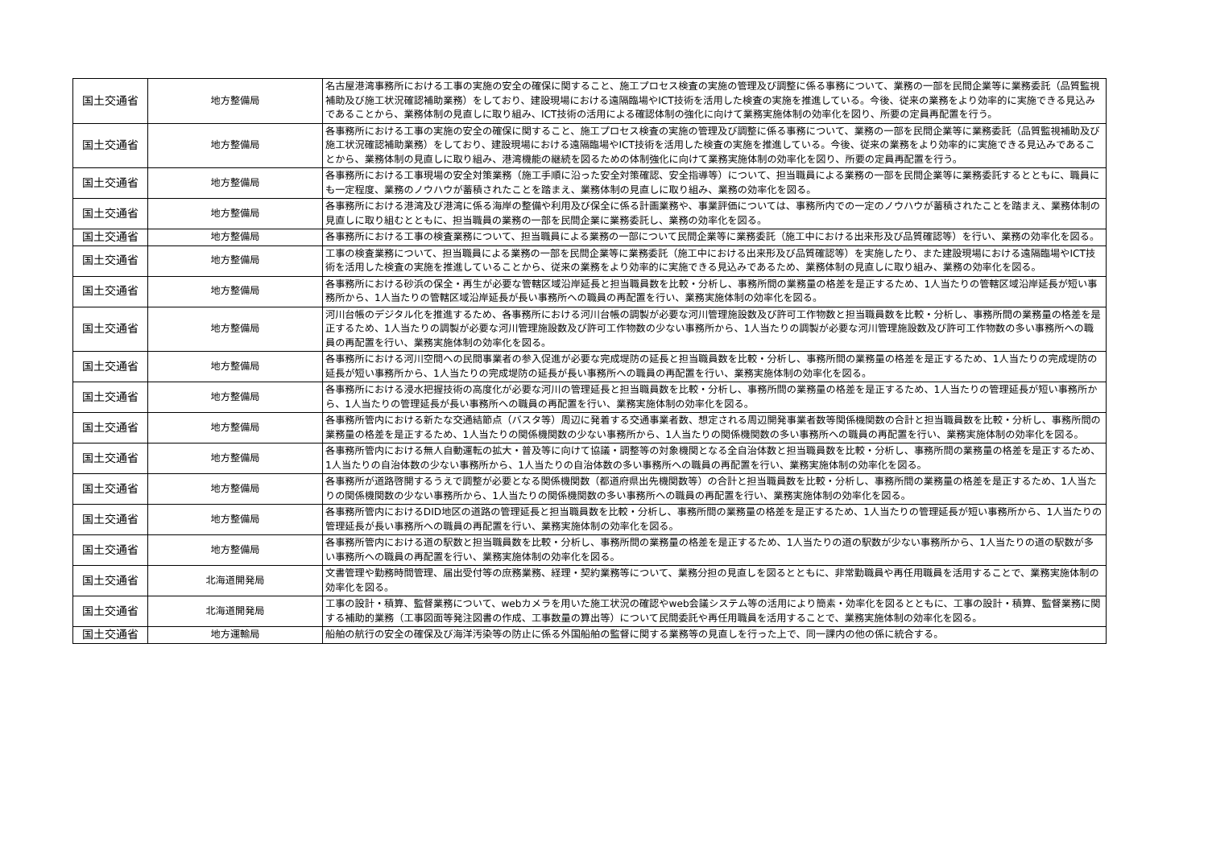| 国土交通省 | 地方整備局 | 名古屋港湾事務所における工事の実施の安全の確保に関すること、施工プロセス検査の実施の管理及び調整に係る事務について、業務の一部を民間企業等に業務委託（品質監視補助及び施工状況確認補助業務）をしており、建設現場における遠隔臨場やICT技術を活用した検査の実施を推進している。今後、従来の業務をより効率的に実施できる見込みであることから、業務体制の見直しに取り組み、ICT技術の活用による確認体制の強化に向けて業務実施体制の効率化を図り、所要の定員再配置を行う。 |
| 国土交通省 | 地方整備局 | 各事務所における工事の実施の安全の確保に関すること、施工プロセス検査の実施の管理及び調整に係る事務について、業務の一部を民間企業等に業務委託（品質監視補助及び施工状況確認補助業務）をしており、建設現場における遠隔臨場やICT技術を活用した検査の実施を推進している。今後、従来の業務をより効率的に実施できる見込みであることから、業務体制の見直しに取り組み、港湾機能の継続を図るための体制強化に向けて業務実施体制の効率化を図り、所要の定員再配置を行う。 |
| 国土交通省 | 地方整備局 | 各事務所における工事現場の安全対策業務（施工手順に沿った安全対策確認、安全指導等）について、担当職員による業務の一部を民間企業等に業務委託するとともに、職員にも一定程度、業務のノウハウが蓄積されたことを踏まえ、業務体制の見直しに取り組み、業務の効率化を図る。 |
| 国土交通省 | 地方整備局 | 各事務所における港湾及び港湾に係る海岸の整備や利用及び保全に係る計画業務や、事業評価については、事務所内での一定のノウハウが蓄積されたことを踏まえ、業務体制の見直しに取り組むとともに、担当職員の業務の一部を民間企業に業務委託し、業務の効率化を図る。 |
| 国土交通省 | 地方整備局 | 各事務所における工事の検査業務について、担当職員による業務の一部について民間企業等に業務委託（施工中における出来形及び品質確認等）を行い、業務の効率化を図る。 |
| 国土交通省 | 地方整備局 | 工事の検査業務について、担当職員による業務の一部を民間企業等に業務委託（施工中における出来形及び品質確認等）を実施したり、また建設現場における遠隔臨場やICT技術を活用した検査の実施を推進していることから、従来の業務をより効率的に実施できる見込みであるため、業務体制の見直しに取り組み、業務の効率化を図る。 |
| 国土交通省 | 地方整備局 | 各事務所における砂浜の保全・再生が必要な管轄区域沿岸延長と担当職員数を比較・分析し、事務所間の業務量の格差を是正するため、1人当たりの管轄区域沿岸延長が短い事務所から、1人当たりの管轄区域沿岸延長が長い事務所への職員の再配置を行い、業務実施体制の効率化を図る。 |
| 国土交通省 | 地方整備局 | 河川台帳のデジタル化を推進するため、各事務所における河川台帳の調製が必要な河川管理施設数及び許可工作物数と担当職員数を比較・分析し、事務所間の業務量の格差を是正するため、1人当たりの調製が必要な河川管理施設数及び許可工作物数の少ない事務所から、1人当たりの調製が必要な河川管理施設数及び許可工作物数の多い事務所への職員の再配置を行い、業務実施体制の効率化を図る。 |
| 国土交通省 | 地方整備局 | 各事務所における河川空間への民間事業者の参入促進が必要な完成堤防の延長と担当職員数を比較・分析し、事務所間の業務量の格差を是正するため、1人当たりの完成堤防の延長が短い事務所から、1人当たりの完成堤防の延長が長い事務所への職員の再配置を行い、業務実施体制の効率化を図る。 |
| 国土交通省 | 地方整備局 | 各事務所における浸水把握技術の高度化が必要な河川の管理延長と担当職員数を比較・分析し、事務所間の業務量の格差を是正するため、1人当たりの管理延長が短い事務所から、1人当たりの管理延長が長い事務所への職員の再配置を行い、業務実施体制の効率化を図る。 |
| 国土交通省 | 地方整備局 | 各事務所管内における新たな交通結節点（バスタ等）周辺に発着する交通事業者数、想定される周辺開発事業者数等関係機関数の合計と担当職員数を比較・分析し、事務所間の業務量の格差を是正するため、1人当たりの関係機関数の少ない事務所から、1人当たりの関係機関数の多い事務所への職員の再配置を行い、業務実施体制の効率化を図る。 |
| 国土交通省 | 地方整備局 | 各事務所管内における無人自動運転の拡大・普及等に向けて協議・調整等の対象機関となる全自治体数と担当職員数を比較・分析し、事務所間の業務量の格差を是正するため、1人当たりの自治体数の少ない事務所から、1人当たりの自治体数の多い事務所への職員の再配置を行い、業務実施体制の効率化を図る。 |
| 国土交通省 | 地方整備局 | 各事務所が道路啓開するうえで調整が必要となる関係機関数（都道府県出先機関数等）の合計と担当職員数を比較・分析し、事務所間の業務量の格差を是正するため、1人当たりの関係機関数の少ない事務所から、1人当たりの関係機関数の多い事務所への職員の再配置を行い、業務実施体制の効率化を図る。 |
| 国土交通省 | 地方整備局 | 各事務所管内におけるDID地区の道路の管理延長と担当職員数を比較・分析し、事務所間の業務量の格差を是正するため、1人当たりの管理延長が短い事務所から、1人当たりの管理延長が長い事務所への職員の再配置を行い、業務実施体制の効率化を図る。 |
| 国土交通省 | 地方整備局 | 各事務所管内における道の駅数と担当職員数を比較・分析し、事務所間の業務量の格差を是正するため、1人当たりの道の駅数が少ない事務所から、1人当たりの道の駅数が多い事務所への職員の再配置を行い、業務実施体制の効率化を図る。 |
| 国土交通省 | 北海道開発局 | 文書管理や勤務時間管理、届出受付等の庶務業務、経理・契約業務等について、業務分担の見直しを図るとともに、非常勤職員や再任用職員を活用することで、業務実施体制の効率化を図る。 |
| 国土交通省 | 北海道開発局 | 工事の設計・積算、監督業務について、webカメラを用いた施工状況の確認やweb会議システム等の活用により簡素・効率化を図るとともに、工事の設計・積算、監督業務に関する補助的業務（工事図面等発注図書の作成、工事数量の算出等）について民間委託や再任用職員を活用することで、業務実施体制の効率化を図る。 |
| 国土交通省 | 地方運輸局 | 船舶の航行の安全の確保及び海洋汚染等の防止に係る外国船舶の監督に関する業務等の見直しを行った上で、同一課内の他の係に統合する。 |